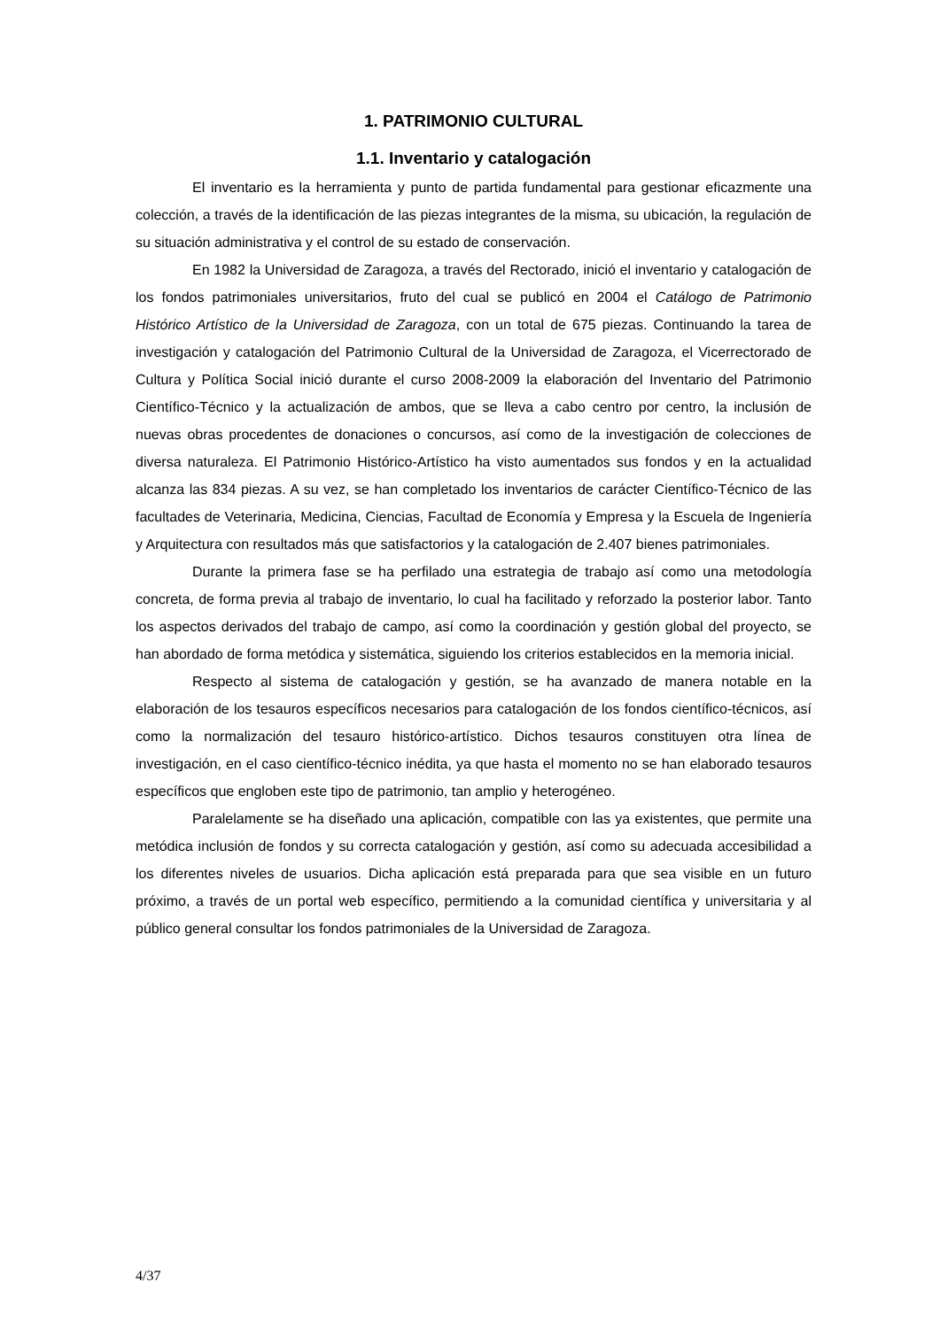1. PATRIMONIO CULTURAL
1.1. Inventario y catalogación
El inventario es la herramienta y punto de partida fundamental para gestionar eficazmente una colección, a través de la identificación de las piezas integrantes de la misma, su ubicación, la regulación de su situación administrativa y el control de su estado de conservación.
En 1982 la Universidad de Zaragoza, a través del Rectorado, inició el inventario y catalogación de los fondos patrimoniales universitarios, fruto del cual se publicó en 2004 el Catálogo de Patrimonio Histórico Artístico de la Universidad de Zaragoza, con un total de 675 piezas. Continuando la tarea de investigación y catalogación del Patrimonio Cultural de la Universidad de Zaragoza, el Vicerrectorado de Cultura y Política Social inició durante el curso 2008-2009 la elaboración del Inventario del Patrimonio Científico-Técnico y la actualización de ambos, que se lleva a cabo centro por centro, la inclusión de nuevas obras procedentes de donaciones o concursos, así como de la investigación de colecciones de diversa naturaleza. El Patrimonio Histórico-Artístico ha visto aumentados sus fondos y en la actualidad alcanza las 834 piezas. A su vez, se han completado los inventarios de carácter Científico-Técnico de las facultades de Veterinaria, Medicina, Ciencias, Facultad de Economía y Empresa y la Escuela de Ingeniería y Arquitectura con resultados más que satisfactorios y la catalogación de 2.407 bienes patrimoniales.
Durante la primera fase se ha perfilado una estrategia de trabajo así como una metodología concreta, de forma previa al trabajo de inventario, lo cual ha facilitado y reforzado la posterior labor. Tanto los aspectos derivados del trabajo de campo, así como la coordinación y gestión global del proyecto, se han abordado de forma metódica y sistemática, siguiendo los criterios establecidos en la memoria inicial.
Respecto al sistema de catalogación y gestión, se ha avanzado de manera notable en la elaboración de los tesauros específicos necesarios para catalogación de los fondos científico-técnicos, así como la normalización del tesauro histórico-artístico. Dichos tesauros constituyen otra línea de investigación, en el caso científico-técnico inédita, ya que hasta el momento no se han elaborado tesauros específicos que engloben este tipo de patrimonio, tan amplio y heterogéneo.
Paralelamente se ha diseñado una aplicación, compatible con las ya existentes, que permite una metódica inclusión de fondos y su correcta catalogación y gestión, así como su adecuada accesibilidad a los diferentes niveles de usuarios. Dicha aplicación está preparada para que sea visible en un futuro próximo, a través de un portal web específico, permitiendo a la comunidad científica y universitaria y al público general consultar los fondos patrimoniales de la Universidad de Zaragoza.
4/37